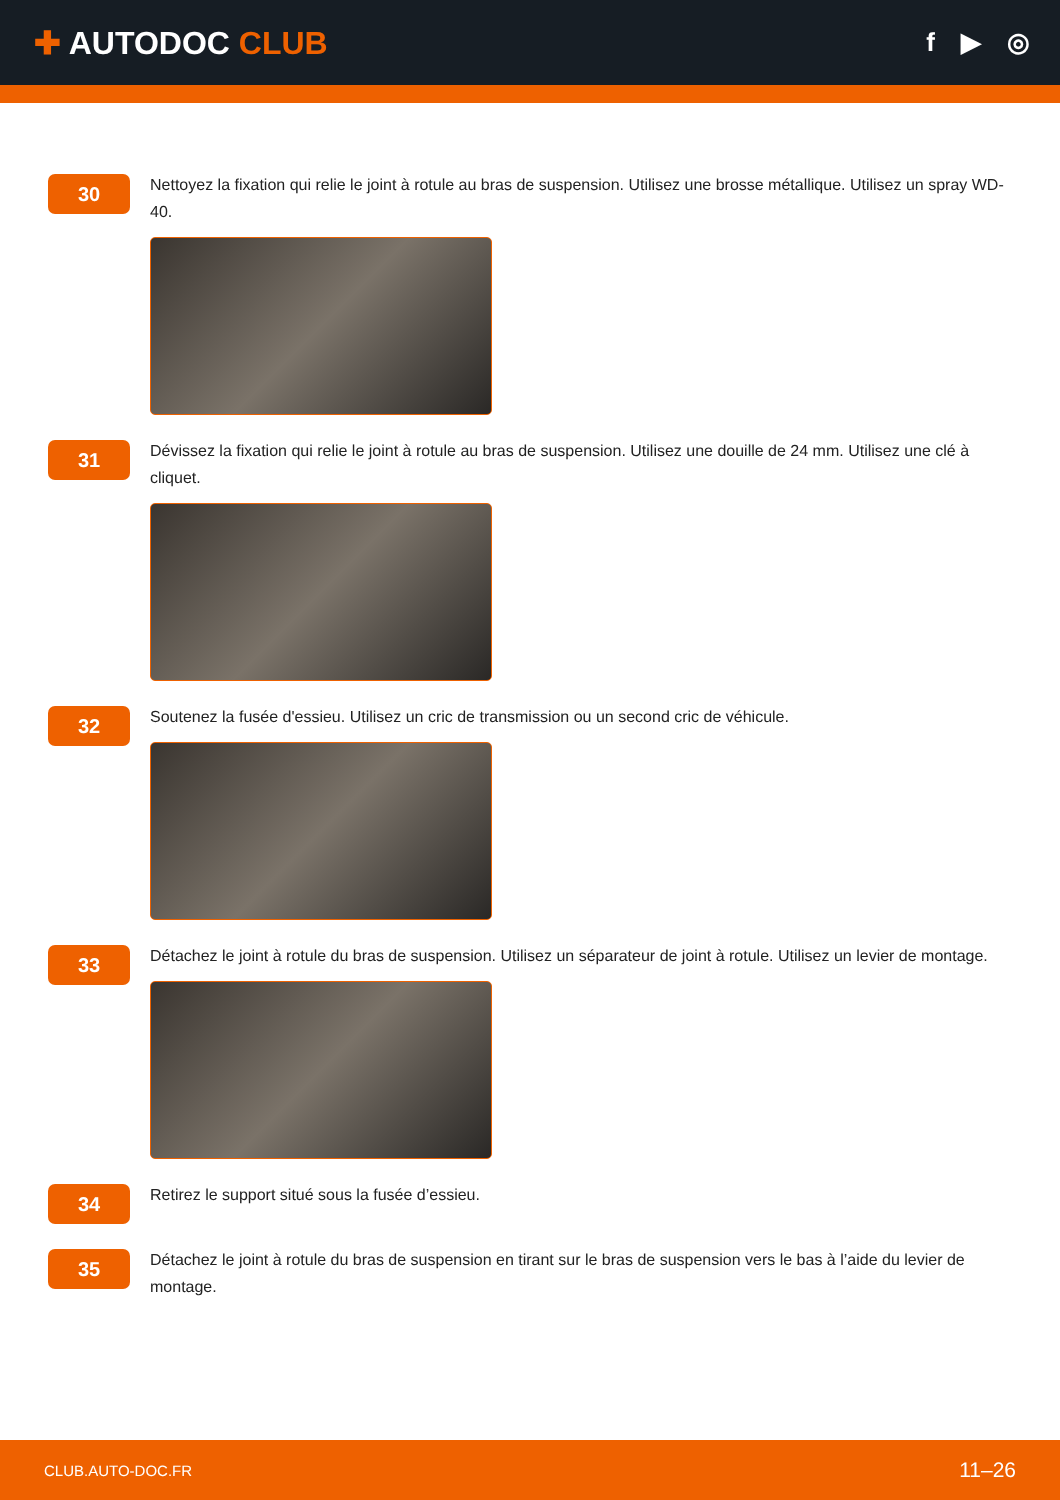✚ AUTODOC CLUB
f ▶ ◎
30
Nettoyez la fixation qui relie le joint à rotule au bras de suspension. Utilisez une brosse métallique. Utilisez un spray WD-40.
31
Dévissez la fixation qui relie le joint à rotule au bras de suspension. Utilisez une douille de 24 mm. Utilisez une clé à cliquet.
32
Soutenez la fusée d'essieu. Utilisez un cric de transmission ou un second cric de véhicule.
33
Détachez le joint à rotule du bras de suspension. Utilisez un séparateur de joint à rotule. Utilisez un levier de montage.
34
Retirez le support situé sous la fusée d’essieu.
35
Détachez le joint à rotule du bras de suspension en tirant sur le bras de suspension vers le bas à l’aide du levier de montage.
CLUB.AUTO-DOC.FR 11–26